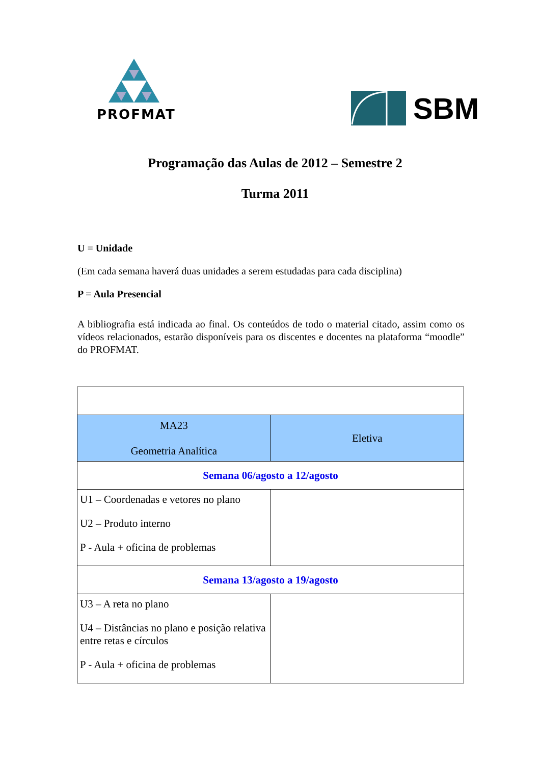PROFMAT
SBM
Programação das Aulas de 2012 – Semestre 2
Turma 2011
U = Unidade
(Em cada semana haverá duas unidades a serem estudadas para cada disciplina)
P = Aula Presencial
A bibliografia está indicada ao final. Os conteúdos de todo o material citado, assim como os vídeos relacionados, estarão disponíveis para os discentes e docentes na plataforma “moodle” do PROFMAT.
| MA23 Geometria Analítica | Eletiva |
| Semana 06/agosto a 12/agosto | |
| U1 – Coordenadas e vetores no plano U2 – Produto interno P - Aula + oficina de problemas | |
| Semana 13/agosto a 19/agosto | |
| U3 – A reta no plano U4 – Distâncias no plano e posição relativa entre retas e círculos P - Aula + oficina de problemas | |